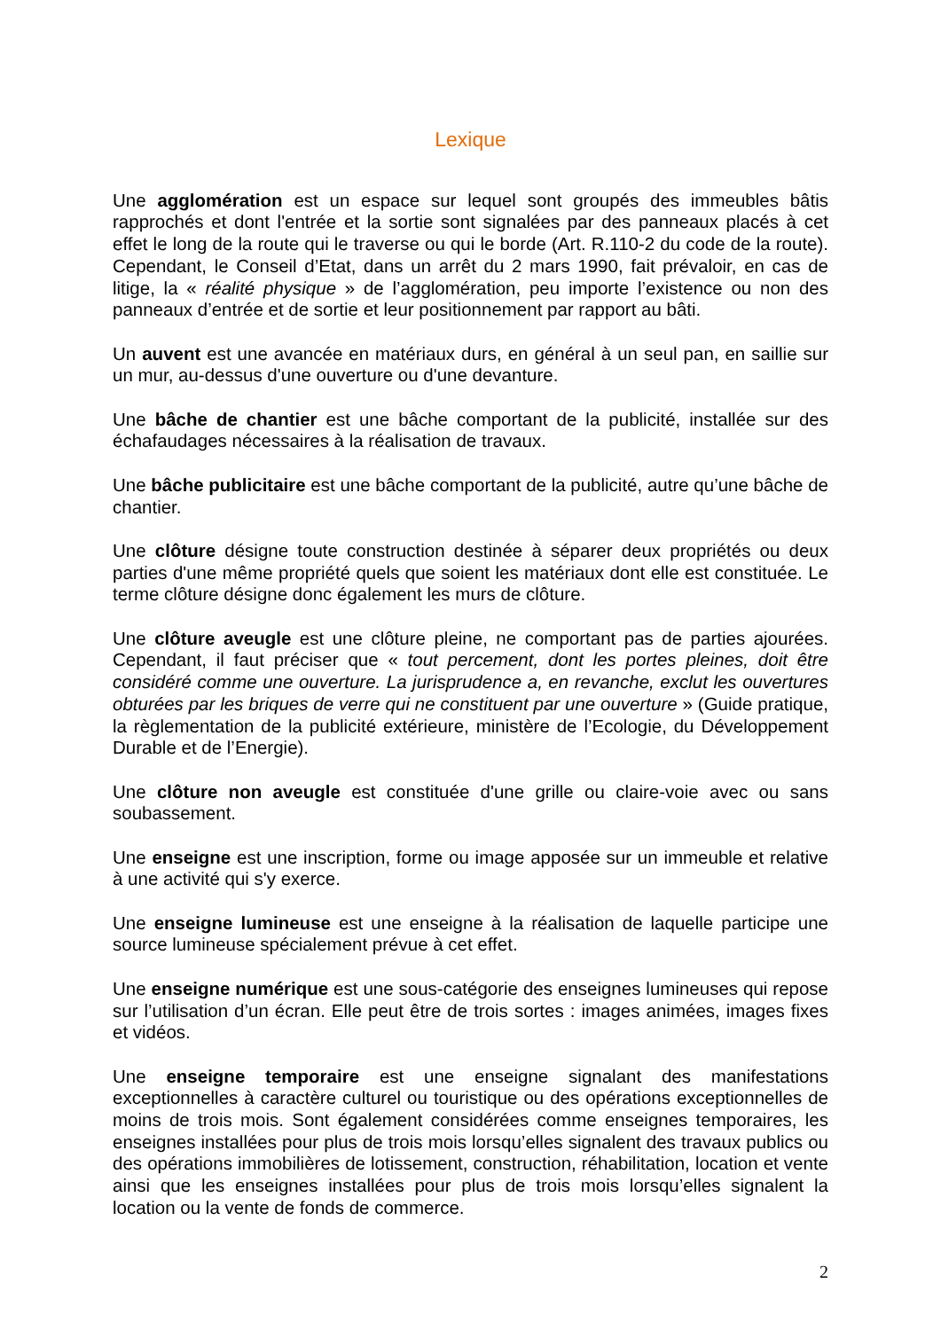Lexique
Une agglomération est un espace sur lequel sont groupés des immeubles bâtis rapprochés et dont l'entrée et la sortie sont signalées par des panneaux placés à cet effet le long de la route qui le traverse ou qui le borde (Art. R.110-2 du code de la route). Cependant, le Conseil d’Etat, dans un arrêt du 2 mars 1990, fait prévaloir, en cas de litige, la « réalité physique » de l’agglomération, peu importe l’existence ou non des panneaux d’entrée et de sortie et leur positionnement par rapport au bâti.
Un auvent est une avancée en matériaux durs, en général à un seul pan, en saillie sur un mur, au-dessus d'une ouverture ou d'une devanture.
Une bâche de chantier est une bâche comportant de la publicité, installée sur des échafaudages nécessaires à la réalisation de travaux.
Une bâche publicitaire est une bâche comportant de la publicité, autre qu’une bâche de chantier.
Une clôture désigne toute construction destinée à séparer deux propriétés ou deux parties d'une même propriété quels que soient les matériaux dont elle est constituée. Le terme clôture désigne donc également les murs de clôture.
Une clôture aveugle est une clôture pleine, ne comportant pas de parties ajourées. Cependant, il faut préciser que « tout percement, dont les portes pleines, doit être considéré comme une ouverture. La jurisprudence a, en revanche, exclut les ouvertures obturées par les briques de verre qui ne constituent par une ouverture » (Guide pratique, la règlementation de la publicité extérieure, ministère de l’Ecologie, du Développement Durable et de l’Energie).
Une clôture non aveugle est constituée d'une grille ou claire-voie avec ou sans soubassement.
Une enseigne est une inscription, forme ou image apposée sur un immeuble et relative à une activité qui s'y exerce.
Une enseigne lumineuse est une enseigne à la réalisation de laquelle participe une source lumineuse spécialement prévue à cet effet.
Une enseigne numérique est une sous-catégorie des enseignes lumineuses qui repose sur l’utilisation d’un écran. Elle peut être de trois sortes : images animées, images fixes et vidéos.
Une enseigne temporaire est une enseigne signalant des manifestations exceptionnelles à caractère culturel ou touristique ou des opérations exceptionnelles de moins de trois mois. Sont également considérées comme enseignes temporaires, les enseignes installées pour plus de trois mois lorsqu’elles signalent des travaux publics ou des opérations immobilières de lotissement, construction, réhabilitation, location et vente ainsi que les enseignes installées pour plus de trois mois lorsqu’elles signalent la location ou la vente de fonds de commerce.
2